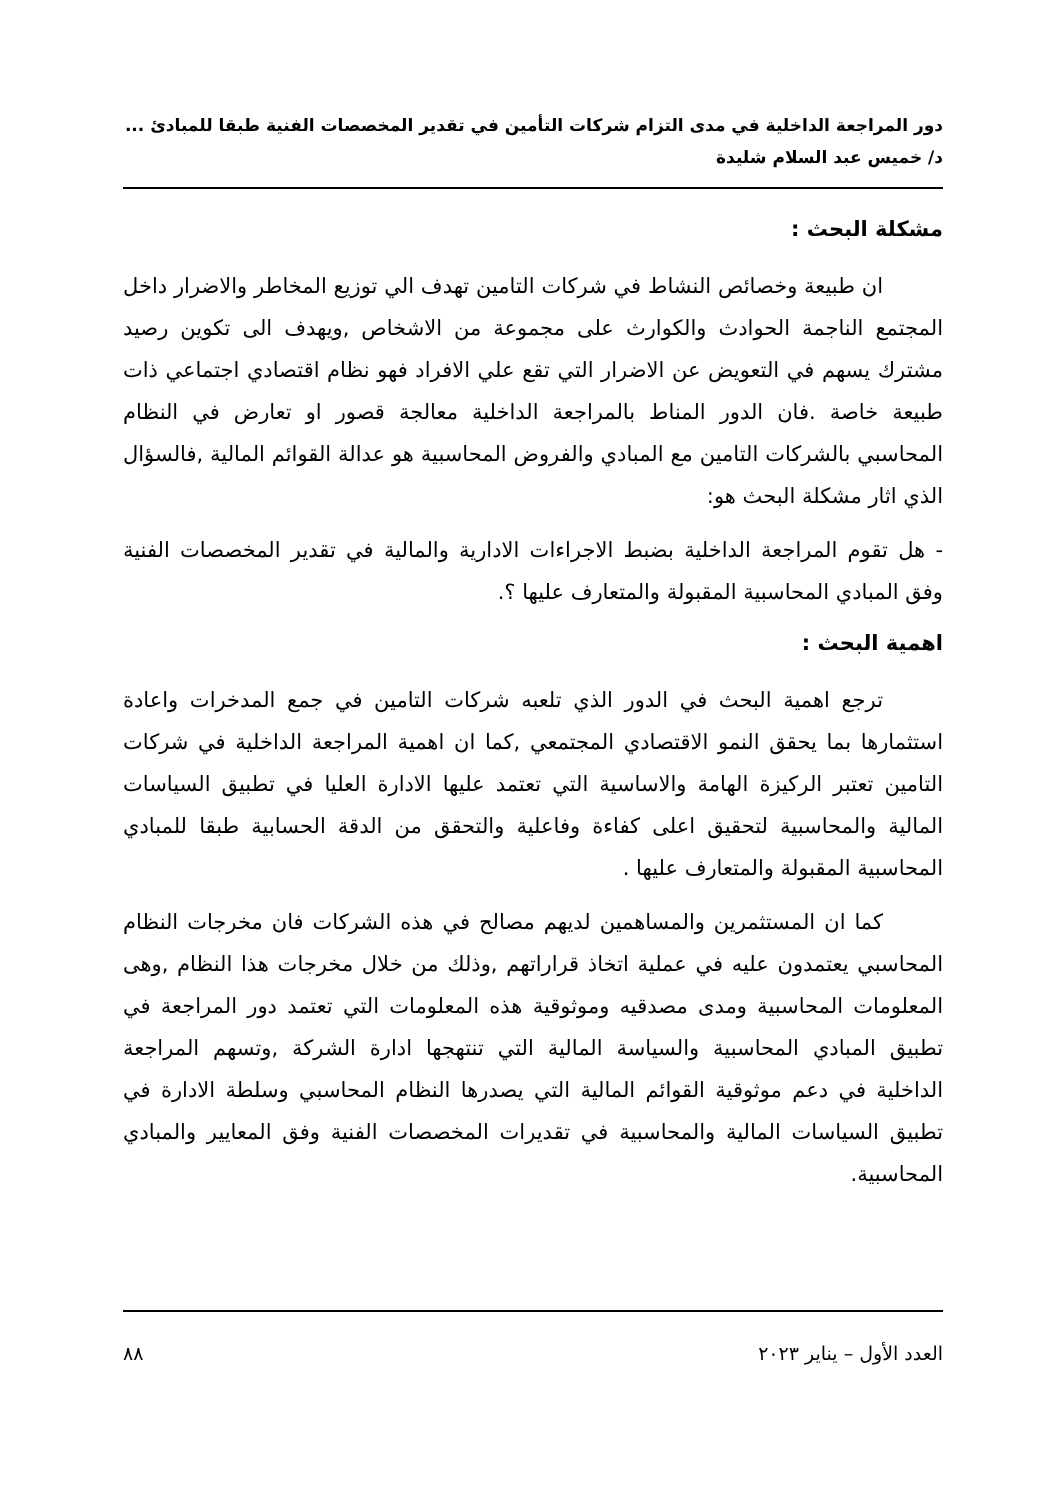دور المراجعة الداخلية في مدى التزام شركات التأمين في تقدير المخصصات الفنية طبقا للمبادئ ...
د/ خميس عبد السلام شليدة
مشكلة البحث :
ان طبيعة وخصائص النشاط في شركات التامين تهدف الي توزيع المخاطر والاضرار داخل المجتمع الناجمة الحوادث والكوارث على مجموعة من الاشخاص ,ويهدف الى تكوين رصيد مشترك يسهم في التعويض عن الاضرار التي تقع علي الافراد فهو نظام اقتصادي اجتماعي ذات طبيعة خاصة .فان الدور المناط بالمراجعة الداخلية معالجة قصور او تعارض في النظام المحاسبي بالشركات التامين مع المبادي والفروض المحاسبية هو عدالة القوائم المالية ,فالسؤال الذي اثار مشكلة البحث هو:
- هل تقوم المراجعة الداخلية بضبط الاجراءات الادارية والمالية في تقدير المخصصات الفنية وفق المبادي المحاسبية المقبولة والمتعارف عليها ؟.
اهمية البحث :
ترجع اهمية البحث في الدور الذي تلعبه شركات التامين في جمع المدخرات واعادة استثمارها بما يحقق النمو الاقتصادي المجتمعي ,كما ان اهمية المراجعة الداخلية في شركات التامين تعتبر الركيزة الهامة والاساسية التي تعتمد عليها الادارة العليا في تطبيق السياسات المالية والمحاسبية لتحقيق اعلى كفاءة وفاعلية والتحقق من الدقة الحسابية طبقا للمبادي المحاسبية المقبولة والمتعارف عليها .
كما ان المستثمرين والمساهمين لديهم مصالح في هذه الشركات فان مخرجات النظام المحاسبي يعتمدون عليه في عملية اتخاذ قراراتهم ,وذلك من خلال مخرجات هذا النظام ,وهى المعلومات المحاسبية ومدى مصدقيه وموثوقية هذه المعلومات التي تعتمد دور المراجعة في تطبيق المبادي المحاسبية والسياسة المالية التي تنتهجها ادارة الشركة ,وتسهم المراجعة الداخلية في دعم موثوقية القوائم المالية التي يصدرها النظام المحاسبي وسلطة الادارة في تطبيق السياسات المالية والمحاسبية في تقديرات المخصصات الفنية وفق المعايير والمبادي المحاسبية.
العدد الأول – يناير ٢٠٢٣ ٨٨